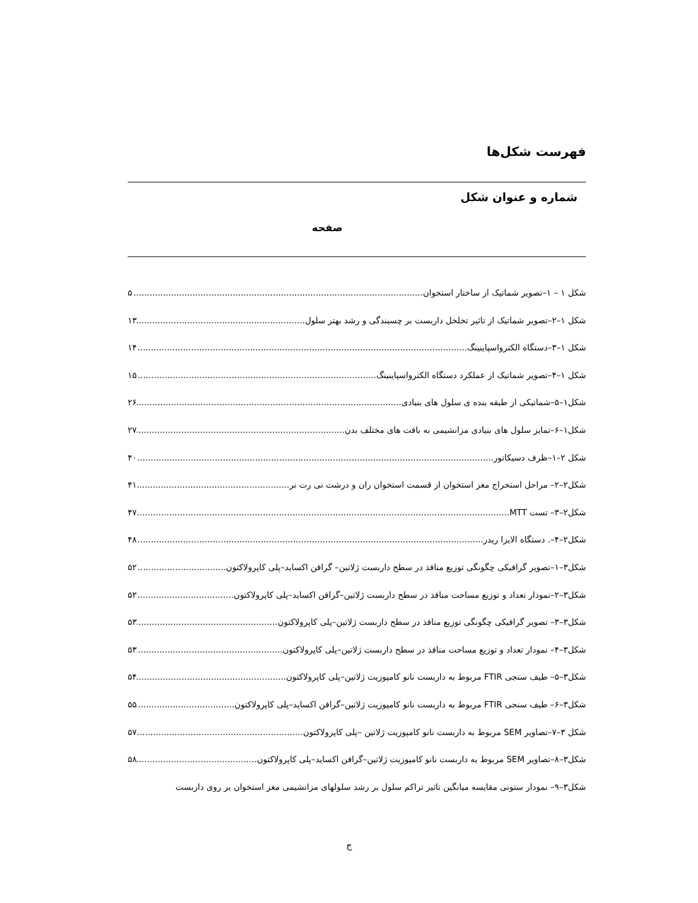فهرست شکل‌ها
شماره و عنوان شکل
صفحه
شکل ۱ – ۱–تصویر شماتیک از ساختار استخوان ۵
شکل ۱–۲–تصویر شماتیک از تاثیر تخلخل داربست بر چسبندگی و رشد بهتر سلول ۱۳
شکل ۱–۳–دستگاه الکترواسپاینینگ ۱۴
شکل ۱–۴–تصویر شماتیک از عملکرد دستگاه الکترواسپاینینگ ۱۵
شکل۱–۵–شماتیکی از طبقه بنده ی سلول های بنیادی ۲۶
شکل۱–۶–تمایز سلول های بنیادی مزانشیمی به بافت های مختلف بدن ۲۷
شکل ۲–۱–ظرف دسیکاتور ۴۰
شکل۲–۲– مراحل استخراج مغز استخوان از قسمت استخوان ران و درشت نی رت نر ۴۱
شکل۲–۳– تست MTT ۴۷
شکل۲–۴–. دستگاه الایزا ریدر ۴۸
شکل۳–۱–تصویر گرافیکی چگونگی توزیع منافذ در سطح داربست ژلاتین– گرافن اکساید–پلی کاپرولاکتون ۵۲
شکل۳–۲–نمودار تعداد و توزیع مساحت منافذ در سطح داربست ژلاتین–گرافن اکساید–پلی کاپرولاکتون ۵۲
شکل۳–۳– تصویر گرافیکی چگونگی توزیع منافذ در سطح داربست ژلاتین–پلی کاپرولاکتون ۵۳
شکل۳–۴– نمودار تعداد و توزیع مساحت منافذ در سطح داربست ژلاتین–پلی کاپرولاکتون ۵۳
شکل۳–۵– طیف سنجی FTIR مربوط به داربست نانو کامپوزیت ژلاتین–پلی کاپرولاکتون ۵۴
شکل۳–۶– طیف سنجی FTIR مربوط به داربست نانو کامپوزیت ژلاتین–گرافن اکساید–پلی کاپرولاکتون ۵۵
شکل ۳–۷–تصاویر SEM مربوط به داربست نانو کامپوزیت ژلاتین –پلی کاپرولاکتون ۵۷
شکل۳–۸–تصاویر SEM مربوط به داربست نانو کامپوزیت ژلاتین–گرافن اکساید–پلی کاپرولاکتون ۵۸
شکل۳–۹– نمودار ستونی مقایسه میانگین تاثیر تراکم سلول بر رشد سلولهای مزانشیمی مغز استخوان بر روی داربست
ج